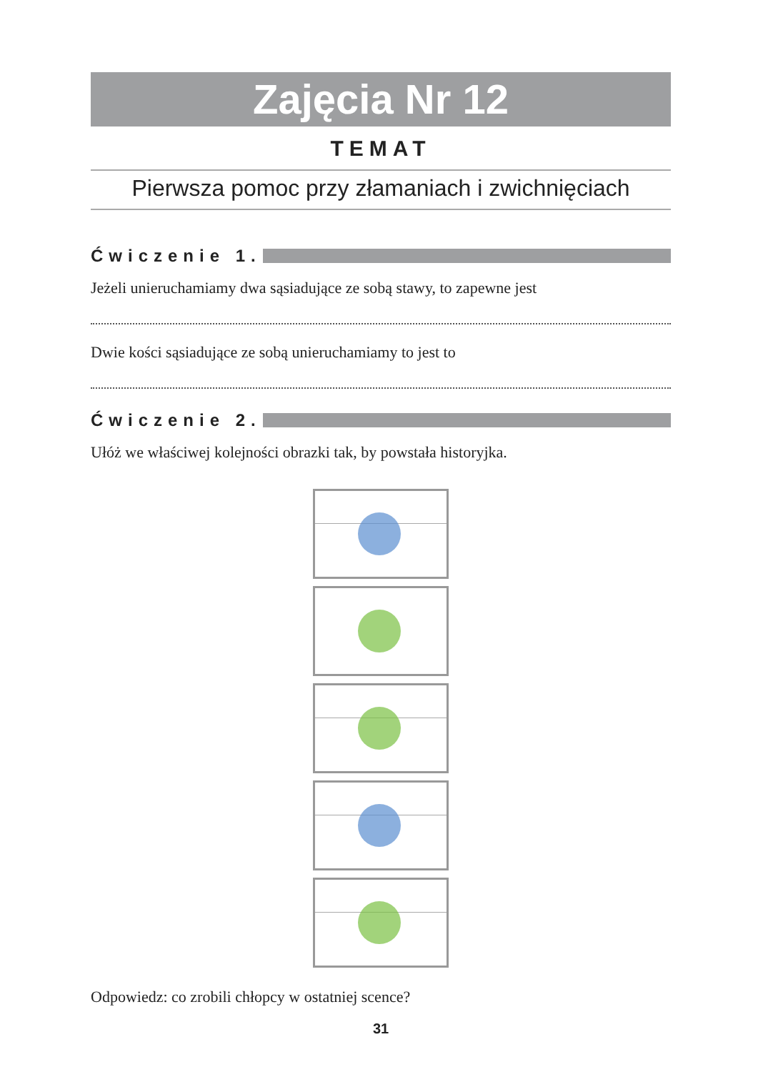Zajęcia Nr 12
TEMAT
Pierwsza pomoc przy złamaniach i zwichnięciach
Ćwiczenie 1.
Jeżeli unieruchamiamy dwa sąsiadujące ze sobą stawy, to zapewne jest
Dwie kości sąsiadujące ze sobą unieruchamiamy to jest to
Ćwiczenie 2.
Ułóż we właściwej kolejności obrazki tak, by powstała historyjka.
Odpowiedz: co zrobili chłopcy w ostatniej scence?
31